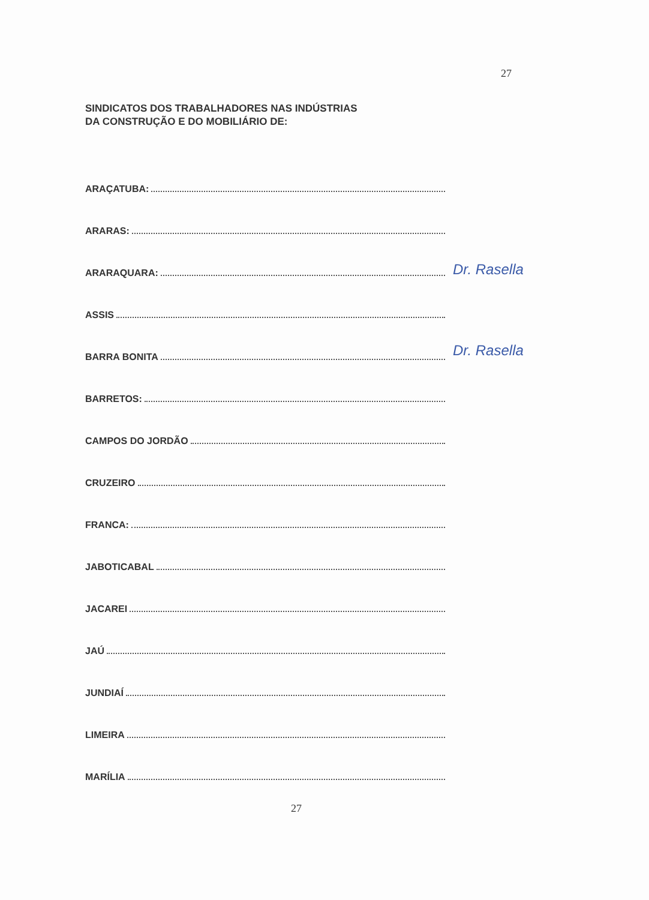27
SINDICATOS DOS TRABALHADORES NAS INDÚSTRIAS
DA CONSTRUÇÃO E DO MOBILIÁRIO DE:
ARAÇATUBA:
ARARAS:
ARARAQUARA:
ASSIS
BARRA BONITA
BARRETOS:
CAMPOS DO JORDÃO
CRUZEIRO
FRANCA:
JABOTICABAL
JACAREI
JAÚ
JUNDIAÍ
LIMEIRA
MARÍLIA
Dr. Rasella
Dr. Rasella
27